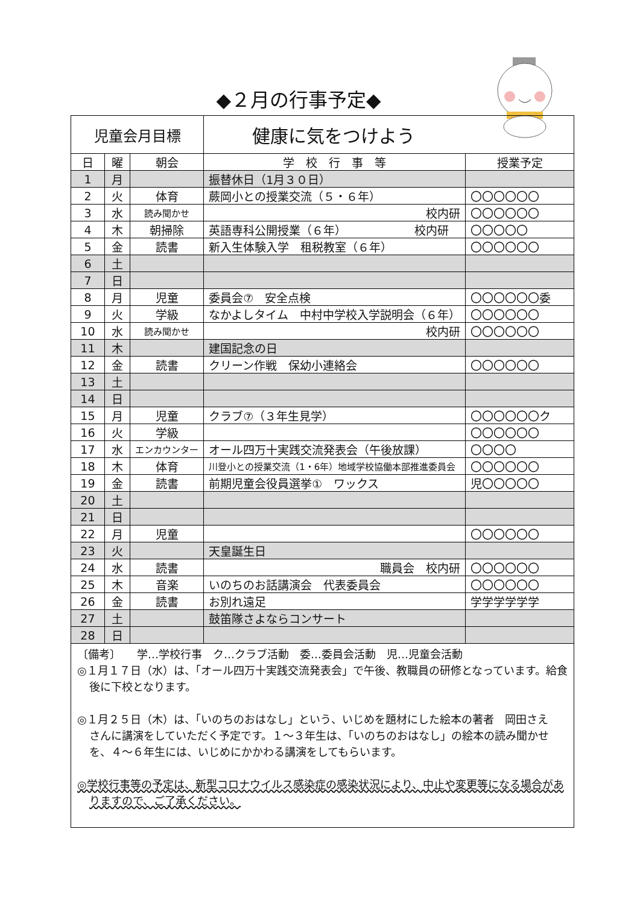◆２月の行事予定◆
| 児童会月目標 | | | 健康に気をつけよう | |
| 日 | 曜 | 朝会 | 学 校 行 事 等 | 授業予定 |
| 1 | 月 | | 振替休日（1月３０日） | |
| 2 | 火 | 体育 | 蕨岡小との授業交流（５・６年） | 〇〇〇〇〇〇 |
| 3 | 水 | 読み聞かせ | 校内研 | 〇〇〇〇〇〇 |
| 4 | 木 | 朝掃除 | 英語専科公開授業（６年） 校内研 | 〇〇〇〇〇 |
| 5 | 金 | 読書 | 新入生体験入学 租税教室（６年） | 〇〇〇〇〇〇 |
| 6 | 土 | | | |
| 7 | 日 | | | |
| 8 | 月 | 児童 | 委員会⑦ 安全点検 | 〇〇〇〇〇〇委 |
| 9 | 火 | 学級 | なかよしタイム 中村中学校入学説明会（６年） | 〇〇〇〇〇〇 |
| 10 | 水 | 読み聞かせ | 校内研 | 〇〇〇〇〇〇 |
| 11 | 木 | | 建国記念の日 | |
| 12 | 金 | 読書 | クリーン作戦 保幼小連絡会 | 〇〇〇〇〇〇 |
| 13 | 土 | | | |
| 14 | 日 | | | |
| 15 | 月 | 児童 | クラブ⑦（３年生見学） | 〇〇〇〇〇〇ク |
| 16 | 火 | 学級 | | 〇〇〇〇〇〇 |
| 17 | 水 | エンカウンター | オール四万十実践交流発表会（午後放課） | 〇〇〇〇 |
| 18 | 木 | 体育 | 川登小との授業交流（1・6年）地域学校協働本部推進委員会 | 〇〇〇〇〇〇 |
| 19 | 金 | 読書 | 前期児童会役員選挙① ワックス | 児〇〇〇〇〇 |
| 20 | 土 | | | |
| 21 | 日 | | | |
| 22 | 月 | 児童 | | 〇〇〇〇〇〇 |
| 23 | 火 | | 天皇誕生日 | |
| 24 | 水 | 読書 | 職員会 校内研 | 〇〇〇〇〇〇 |
| 25 | 木 | 音楽 | いのちのお話講演会 代表委員会 | 〇〇〇〇〇〇 |
| 26 | 金 | 読書 | お別れ遠足 | 学学学学学学 |
| 27 | 土 | | 鼓笛隊さよならコンサート | |
| 28 | 日 | | | |
〔備考〕　　学…学校行事　ク…クラブ活動　委…委員会活動　児…児童会活動
◎１月１７日（水）は、「オール四万十実践交流発表会」で午後、教職員の研修となっています。給食後に下校となります。
◎１月２５日（木）は、「いのちのおはなし」という、いじめを題材にした絵本の著者　岡田さえ　さんに講演をしていただく予定です。１～３年生は、「いのちのおはなし」の絵本の読み聞かせを、４～６年生には、いじめにかかわる講演をしてもらいます。
◎学校行事等の予定は、新型コロナウイルス感染症の感染状況により、中止や変更等になる場合がありますので、ご了承ください。